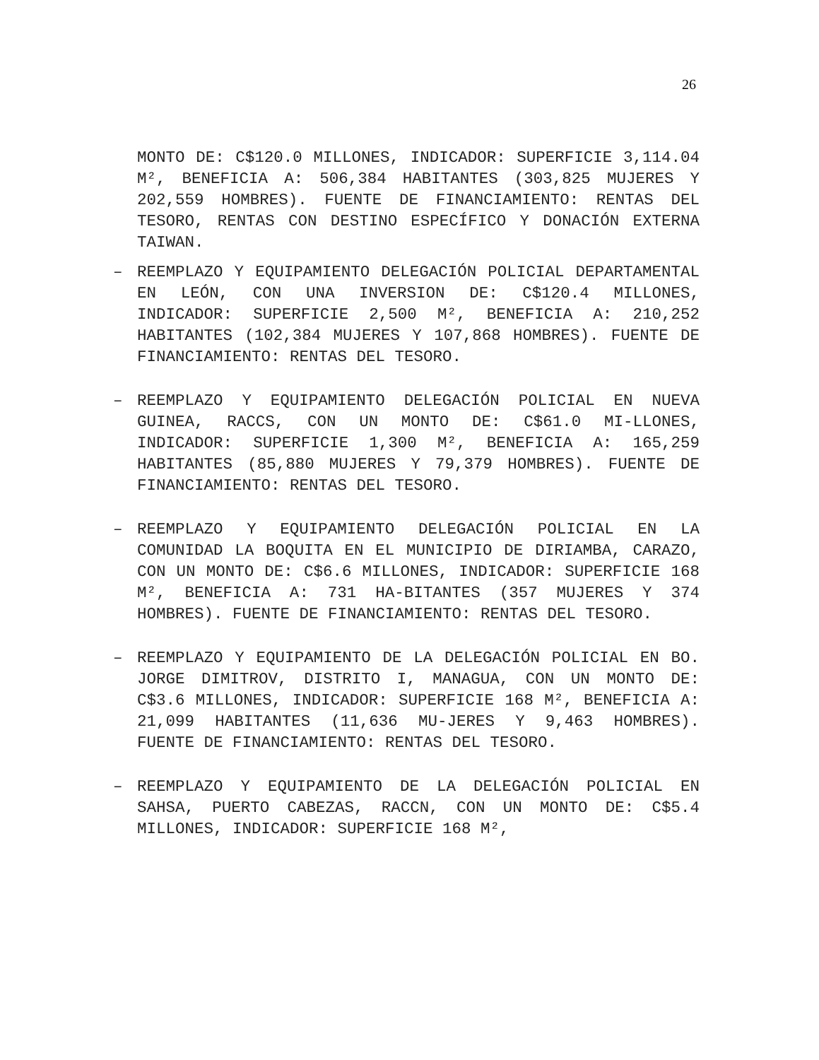26
MONTO DE: C$120.0 MILLONES, INDICADOR: SUPERFICIE 3,114.04 M², BENEFICIA A: 506,384 HABITANTES (303,825 MUJERES Y 202,559 HOMBRES). FUENTE DE FINANCIAMIENTO: RENTAS DEL TESORO, RENTAS CON DESTINO ESPECÍFICO Y DONACIÓN EXTERNA TAIWAN.
– REEMPLAZO Y EQUIPAMIENTO DELEGACIÓN POLICIAL DEPARTAMENTAL EN LEÓN, CON UNA INVERSION DE: C$120.4 MILLONES, INDICADOR: SUPERFICIE 2,500 M², BENEFICIA A: 210,252 HABITANTES (102,384 MUJERES Y 107,868 HOMBRES). FUENTE DE FINANCIAMIENTO: RENTAS DEL TESORO.
– REEMPLAZO Y EQUIPAMIENTO DELEGACIÓN POLICIAL EN NUEVA GUINEA, RACCS, CON UN MONTO DE: C$61.0 MI-LLONES, INDICADOR: SUPERFICIE 1,300 M², BENEFICIA A: 165,259 HABITANTES (85,880 MUJERES Y 79,379 HOMBRES). FUENTE DE FINANCIAMIENTO: RENTAS DEL TESORO.
– REEMPLAZO Y EQUIPAMIENTO DELEGACIÓN POLICIAL EN LA COMUNIDAD LA BOQUITA EN EL MUNICIPIO DE DIRIAMBA, CARAZO, CON UN MONTO DE: C$6.6 MILLONES, INDICADOR: SUPERFICIE 168 M², BENEFICIA A: 731 HA-BITANTES (357 MUJERES Y 374 HOMBRES). FUENTE DE FINANCIAMIENTO: RENTAS DEL TESORO.
– REEMPLAZO Y EQUIPAMIENTO DE LA DELEGACIÓN POLICIAL EN BO. JORGE DIMITROV, DISTRITO I, MANAGUA, CON UN MONTO DE: C$3.6 MILLONES, INDICADOR: SUPERFICIE 168 M², BENEFICIA A: 21,099 HABITANTES (11,636 MU-JERES Y 9,463 HOMBRES). FUENTE DE FINANCIAMIENTO: RENTAS DEL TESORO.
– REEMPLAZO Y EQUIPAMIENTO DE LA DELEGACIÓN POLICIAL EN SAHSA, PUERTO CABEZAS, RACCN, CON UN MONTO DE: C$5.4 MILLONES, INDICADOR: SUPERFICIE 168 M²,